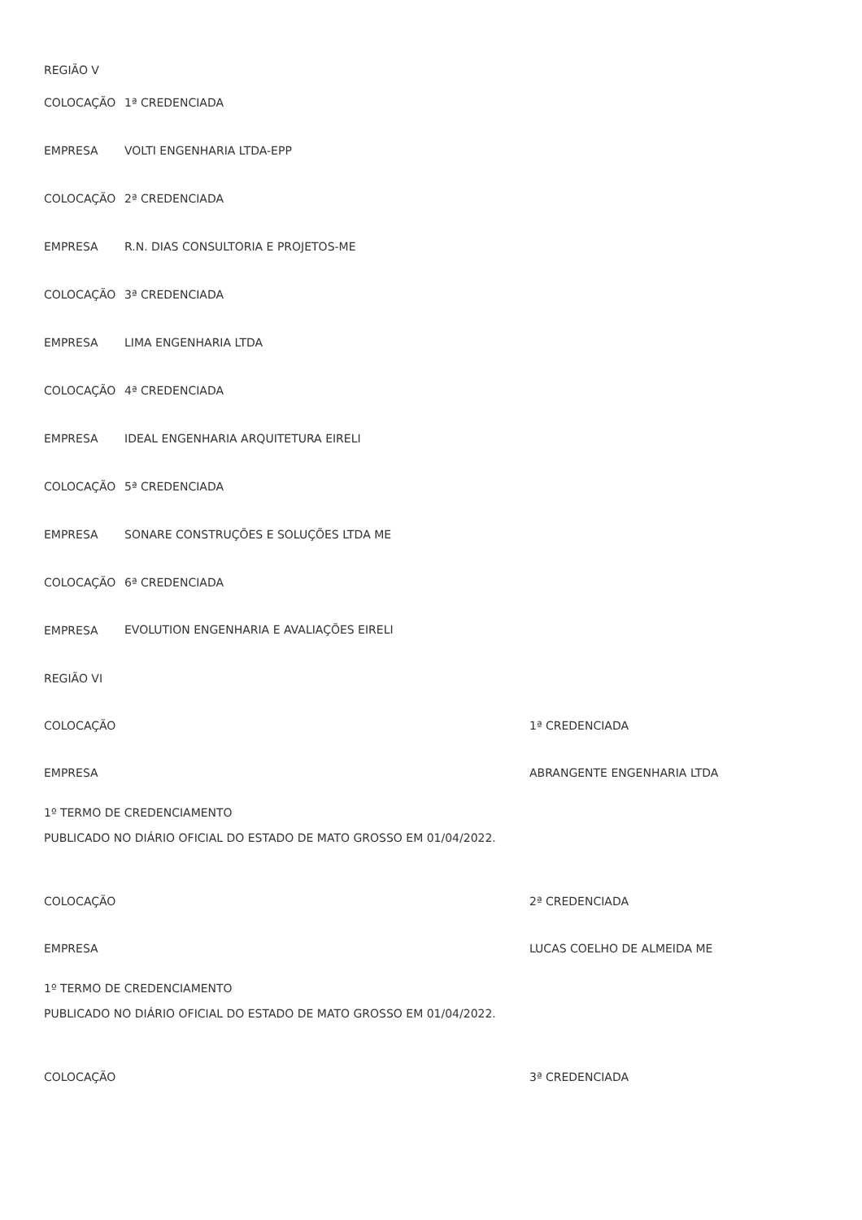| REGIÃO V | |
| COLOCAÇÃO | 1ª CREDENCIADA |
| EMPRESA | VOLTI ENGENHARIA LTDA-EPP |
| COLOCAÇÃO | 2ª CREDENCIADA |
| EMPRESA | R.N. DIAS CONSULTORIA E PROJETOS-ME |
| COLOCAÇÃO | 3ª CREDENCIADA |
| EMPRESA | LIMA ENGENHARIA LTDA |
| COLOCAÇÃO | 4ª CREDENCIADA |
| EMPRESA | IDEAL ENGENHARIA ARQUITETURA EIRELI |
| COLOCAÇÃO | 5ª CREDENCIADA |
| EMPRESA | SONARE CONSTRUÇÕES E SOLUÇÕES LTDA ME |
| COLOCAÇÃO | 6ª CREDENCIADA |
| EMPRESA | EVOLUTION ENGENHARIA E AVALIAÇÕES EIRELI |
| REGIÃO VI | |
| COLOCAÇÃO | 1ª CREDENCIADA |
| EMPRESA | ABRANGENTE ENGENHARIA LTDA |
| 1º TERMO DE CREDENCIAMENTO | |
| PUBLICADO NO DIÁRIO OFICIAL DO ESTADO DE MATO GROSSO EM 01/04/2022. | |
| COLOCAÇÃO | 2ª CREDENCIADA |
| EMPRESA | LUCAS COELHO DE ALMEIDA ME |
| 1º TERMO DE CREDENCIAMENTO | |
| PUBLICADO NO DIÁRIO OFICIAL DO ESTADO DE MATO GROSSO EM 01/04/2022. | |
| COLOCAÇÃO | 3ª CREDENCIADA |